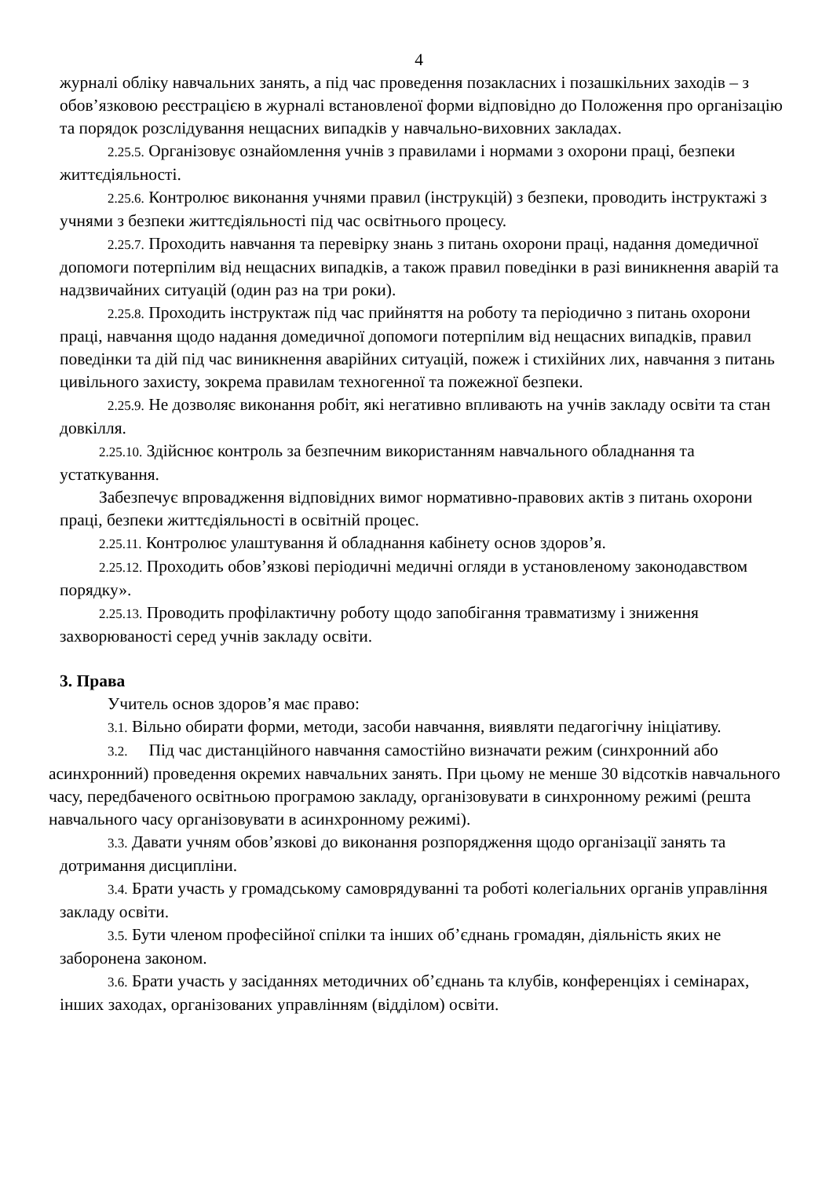4
журналі обліку навчальних занять, а під час проведення позакласних і позашкільних заходів – з обов’язковою реєстрацією в журналі встановленої форми відповідно до Положення про організацію та порядок розслідування нещасних випадків у навчально-виховних закладах.
2.25.5. Організовує ознайомлення учнів з правилами і нормами з охорони праці, безпеки життєдіяльності.
2.25.6. Контролює виконання учнями правил (інструкцій) з безпеки, проводить інструктажі з учнями з безпеки життєдіяльності під час освітнього процесу.
2.25.7. Проходить навчання та перевірку знань з питань охорони праці, надання домедичної допомоги потерпілим від нещасних випадків, а також правил поведінки в разі виникнення аварій та надзвичайних ситуацій (один раз на три роки).
2.25.8. Проходить інструктаж під час прийняття на роботу та періодично з питань охорони праці, навчання щодо надання домедичної допомоги потерпілим від нещасних випадків, правил поведінки та дій під час виникнення аварійних ситуацій, пожеж і стихійних лих, навчання з питань цивільного захисту, зокрема правилам техногенної та пожежної безпеки.
2.25.9. Не дозволяє виконання робіт, які негативно впливають на учнів закладу освіти та стан довкілля.
2.25.10. Здійснює контроль за безпечним використанням навчального обладнання та устаткування.
Забезпечує впровадження відповідних вимог нормативно-правових актів з питань охорони праці, безпеки життєдіяльності в освітній процес.
2.25.11. Контролює улаштування й обладнання кабінету основ здоров’я.
2.25.12. Проходить обов’язкові періодичні медичні огляди в установленому законодавством порядку».
2.25.13. Проводить профілактичну роботу щодо запобігання травматизму і зниження захворюваності серед учнів закладу освіти.
3. Права
Учитель основ здоров’я має право:
3.1. Вільно обирати форми, методи, засоби навчання, виявляти педагогічну ініціативу.
3.2. Під час дистанційного навчання самостійно визначати режим (синхронний або асинхронний) проведення окремих навчальних занять. При цьому не менше 30 відсотків навчального часу, передбаченого освітньою програмою закладу, організовувати в синхронному режимі (решта навчального часу організовувати в асинхронному режимі).
3.3. Давати учням обов’язкові до виконання розпорядження щодо організації занять та дотримання дисципліни.
3.4. Брати участь у громадському самоврядуванні та роботі колегіальних органів управління закладу освіти.
3.5. Бути членом професійної спілки та інших об’єднань громадян, діяльність яких не заборонена законом.
3.6. Брати участь у засіданнях методичних об’єднань та клубів, конференціях і семінарах, інших заходах, організованих управлінням (відділом) освіти.